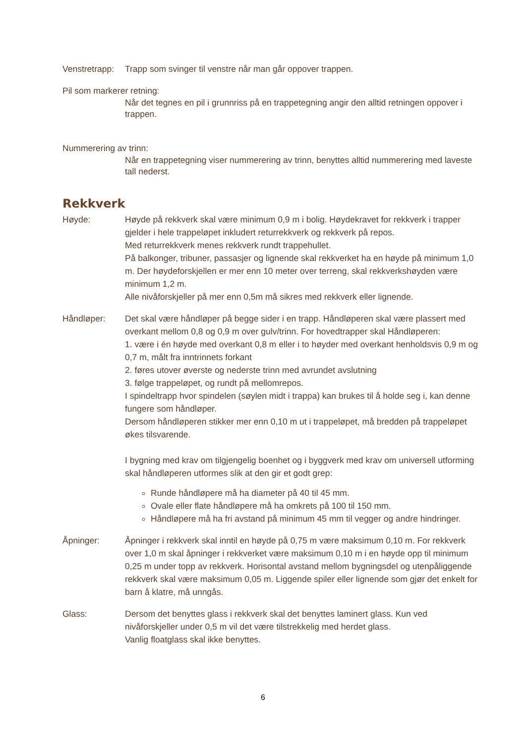Venstretrapp:
Trapp som svinger til venstre når man går oppover trappen.
Pil som markerer retning:
Når det tegnes en pil i grunnriss på en trappetegning angir den alltid retningen oppover i trappen.
Nummerering av trinn:
Når en trappetegning viser nummerering av trinn, benyttes alltid nummerering med laveste tall nederst.
Rekkverk
Høyde: Høyde på rekkverk skal være minimum 0,9 m i bolig. Høydekravet for rekkverk i trapper gjelder i hele trappeløpet inkludert returrekkverk og rekkverk på repos.
Med returrekkverk menes rekkverk rundt trappehullet.
På balkonger, tribuner, passasjer og lignende skal rekkverket ha en høyde på minimum 1,0 m. Der høydeforskjellen er mer enn 10 meter over terreng, skal rekkverkshøyden være minimum 1,2 m.
Alle nivåforskjeller på mer enn 0,5m må sikres med rekkverk eller lignende.
Håndløper: Det skal være håndløper på begge sider i en trapp. Håndløperen skal være plassert med overkant mellom 0,8 og 0,9 m over gulv/trinn. For hovedtrapper skal Håndløperen:
1. være i én høyde med overkant 0,8 m eller i to høyder med overkant henholdsvis 0,9 m og 0,7 m, målt fra inntrinnets forkant
2. føres utover øverste og nederste trinn med avrundet avslutning
3. følge trappeløpet, og rundt på mellomrepos.
I spindeltrapp hvor spindelen (søylen midt i trappa) kan brukes til å holde seg i, kan denne fungere som håndløper.
Dersom håndløperen stikker mer enn 0,10 m ut i trappeløpet, må bredden på trappeløpet økes tilsvarende.
I bygning med krav om tilgjengelig boenhet og i byggverk med krav om universell utforming skal håndløperen utformes slik at den gir et godt grep:
Runde håndløpere må ha diameter på 40 til 45 mm.
Ovale eller flate håndløpere må ha omkrets på 100 til 150 mm.
Håndløpere må ha fri avstand på minimum 45 mm til vegger og andre hindringer.
Åpninger: Åpninger i rekkverk skal inntil en høyde på 0,75 m være maksimum 0,10 m. For rekkverk over 1,0 m skal åpninger i rekkverket være maksimum 0,10 m i en høyde opp til minimum 0,25 m under topp av rekkverk. Horisontal avstand mellom bygningsdel og utenpåliggende rekkverk skal være maksimum 0,05 m. Liggende spiler eller lignende som gjør det enkelt for barn å klatre, må unngås.
Glass: Dersom det benyttes glass i rekkverk skal det benyttes laminert glass. Kun ved nivåforskjeller under 0,5 m vil det være tilstrekkelig med herdet glass.
Vanlig floatglass skal ikke benyttes.
6